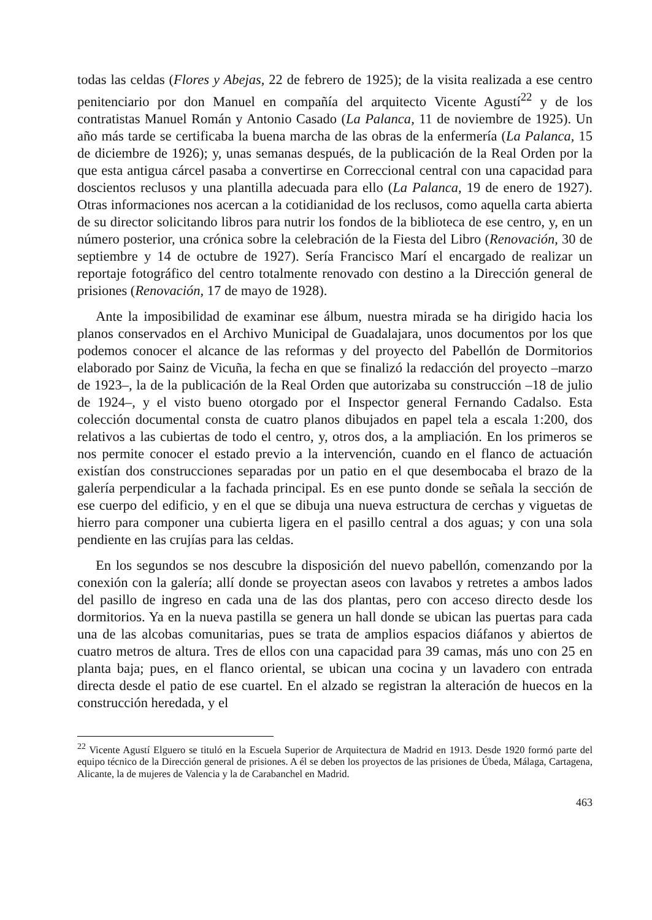todas las celdas (Flores y Abejas, 22 de febrero de 1925); de la visita realizada a ese centro penitenciario por don Manuel en compañía del arquitecto Vicente Agustí<sup>22</sup> y de los contratistas Manuel Román y Antonio Casado (La Palanca, 11 de noviembre de 1925). Un año más tarde se certificaba la buena marcha de las obras de la enfermería (La Palanca, 15 de diciembre de 1926); y, unas semanas después, de la publicación de la Real Orden por la que esta antigua cárcel pasaba a convertirse en Correccional central con una capacidad para doscientos reclusos y una plantilla adecuada para ello (La Palanca, 19 de enero de 1927). Otras informaciones nos acercan a la cotidianidad de los reclusos, como aquella carta abierta de su director solicitando libros para nutrir los fondos de la biblioteca de ese centro, y, en un número posterior, una crónica sobre la celebración de la Fiesta del Libro (Renovación, 30 de septiembre y 14 de octubre de 1927). Sería Francisco Marí el encargado de realizar un reportaje fotográfico del centro totalmente renovado con destino a la Dirección general de prisiones (Renovación, 17 de mayo de 1928).
Ante la imposibilidad de examinar ese álbum, nuestra mirada se ha dirigido hacia los planos conservados en el Archivo Municipal de Guadalajara, unos documentos por los que podemos conocer el alcance de las reformas y del proyecto del Pabellón de Dormitorios elaborado por Sainz de Vicuña, la fecha en que se finalizó la redacción del proyecto –marzo de 1923–, la de la publicación de la Real Orden que autorizaba su construcción –18 de julio de 1924–, y el visto bueno otorgado por el Inspector general Fernando Cadalso. Esta colección documental consta de cuatro planos dibujados en papel tela a escala 1:200, dos relativos a las cubiertas de todo el centro, y, otros dos, a la ampliación. En los primeros se nos permite conocer el estado previo a la intervención, cuando en el flanco de actuación existían dos construcciones separadas por un patio en el que desembocaba el brazo de la galería perpendicular a la fachada principal. Es en ese punto donde se señala la sección de ese cuerpo del edificio, y en el que se dibuja una nueva estructura de cerchas y viguetas de hierro para componer una cubierta ligera en el pasillo central a dos aguas; y con una sola pendiente en las crujías para las celdas.
En los segundos se nos descubre la disposición del nuevo pabellón, comenzando por la conexión con la galería; allí donde se proyectan aseos con lavabos y retretes a ambos lados del pasillo de ingreso en cada una de las dos plantas, pero con acceso directo desde los dormitorios. Ya en la nueva pastilla se genera un hall donde se ubican las puertas para cada una de las alcobas comunitarias, pues se trata de amplios espacios diáfanos y abiertos de cuatro metros de altura. Tres de ellos con una capacidad para 39 camas, más uno con 25 en planta baja; pues, en el flanco oriental, se ubican una cocina y un lavadero con entrada directa desde el patio de ese cuartel. En el alzado se registran la alteración de huecos en la construcción heredada, y el
<sup>22</sup> Vicente Agustí Elguero se tituló en la Escuela Superior de Arquitectura de Madrid en 1913. Desde 1920 formó parte del equipo técnico de la Dirección general de prisiones. A él se deben los proyectos de las prisiones de Úbeda, Málaga, Cartagena, Alicante, la de mujeres de Valencia y la de Carabanchel en Madrid.
463